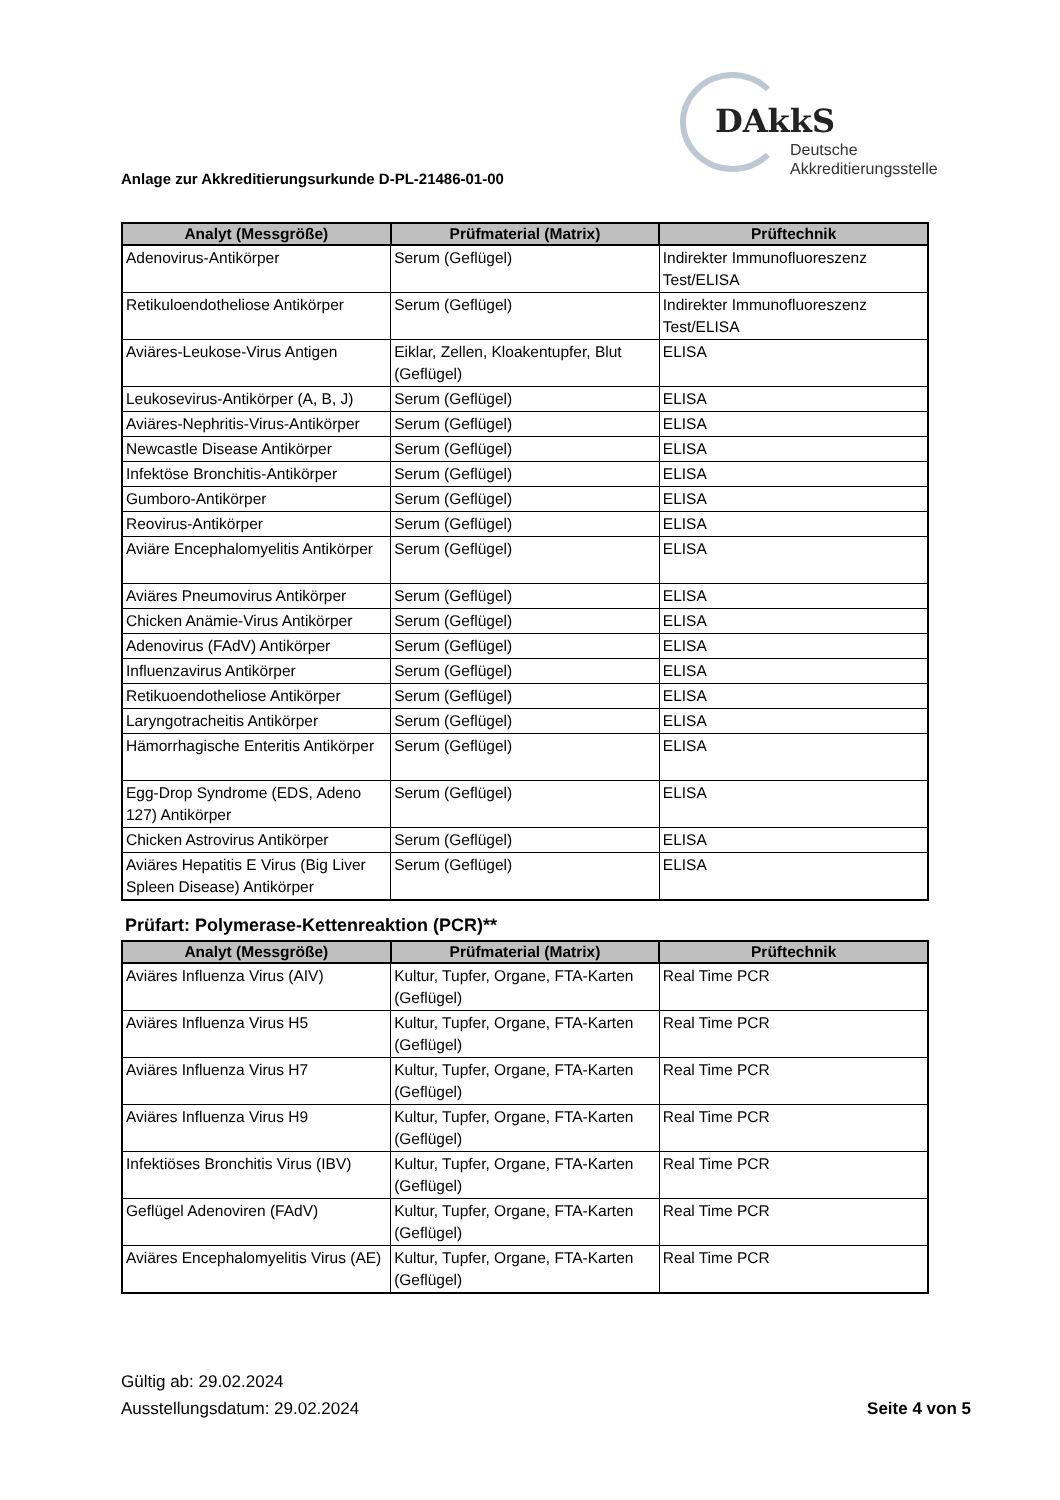DAkkS
Deutsche
Akkreditierungsstelle
Anlage zur Akkreditierungsurkunde D-PL-21486-01-00
| Analyt (Messgröße) | Prüfmaterial (Matrix) | Prüftechnik |
| --- | --- | --- |
| Adenovirus-Antikörper | Serum (Geflügel) | Indirekter Immunofluoreszenz Test/ELISA |
| Retikuloendotheliose Antikörper | Serum (Geflügel) | Indirekter Immunofluoreszenz Test/ELISA |
| Aviäres-Leukose-Virus Antigen | Eiklar, Zellen, Kloakentupfer, Blut (Geflügel) | ELISA |
| Leukosevirus-Antikörper (A, B, J) | Serum (Geflügel) | ELISA |
| Aviäres-Nephritis-Virus-Antikörper | Serum (Geflügel) | ELISA |
| Newcastle Disease Antikörper | Serum (Geflügel) | ELISA |
| Infektöse Bronchitis-Antikörper | Serum (Geflügel) | ELISA |
| Gumboro-Antikörper | Serum (Geflügel) | ELISA |
| Reovirus-Antikörper | Serum (Geflügel) | ELISA |
| Aviäre Encephalomyelitis Antikörper | Serum (Geflügel) | ELISA |
| Aviäres Pneumovirus Antikörper | Serum (Geflügel) | ELISA |
| Chicken Anämie-Virus Antikörper | Serum (Geflügel) | ELISA |
| Adenovirus (FAdV) Antikörper | Serum (Geflügel) | ELISA |
| Influenzavirus Antikörper | Serum (Geflügel) | ELISA |
| Retikuoendotheliose Antikörper | Serum (Geflügel) | ELISA |
| Laryngotracheitis Antikörper | Serum (Geflügel) | ELISA |
| Hämorrhagische Enteritis Antikörper | Serum (Geflügel) | ELISA |
| Egg-Drop Syndrome (EDS, Adeno 127) Antikörper | Serum (Geflügel) | ELISA |
| Chicken Astrovirus Antikörper | Serum (Geflügel) | ELISA |
| Aviäres Hepatitis E Virus (Big Liver Spleen Disease) Antikörper | Serum (Geflügel) | ELISA |
Prüfart: Polymerase-Kettenreaktion (PCR)**
| Analyt (Messgröße) | Prüfmaterial (Matrix) | Prüftechnik |
| --- | --- | --- |
| Aviäres Influenza Virus (AIV) | Kultur, Tupfer, Organe, FTA-Karten (Geflügel) | Real Time PCR |
| Aviäres Influenza Virus H5 | Kultur, Tupfer, Organe, FTA-Karten (Geflügel) | Real Time PCR |
| Aviäres Influenza Virus H7 | Kultur, Tupfer, Organe, FTA-Karten (Geflügel) | Real Time PCR |
| Aviäres Influenza Virus H9 | Kultur, Tupfer, Organe, FTA-Karten (Geflügel) | Real Time PCR |
| Infektiöses Bronchitis Virus (IBV) | Kultur, Tupfer, Organe, FTA-Karten (Geflügel) | Real Time PCR |
| Geflügel Adenoviren (FAdV) | Kultur, Tupfer, Organe, FTA-Karten (Geflügel) | Real Time PCR |
| Aviäres Encephalomyelitis Virus (AE) | Kultur, Tupfer, Organe, FTA-Karten (Geflügel) | Real Time PCR |
Gültig ab: 29.02.2024
Ausstellungsdatum: 29.02.2024
Seite 4 von 5